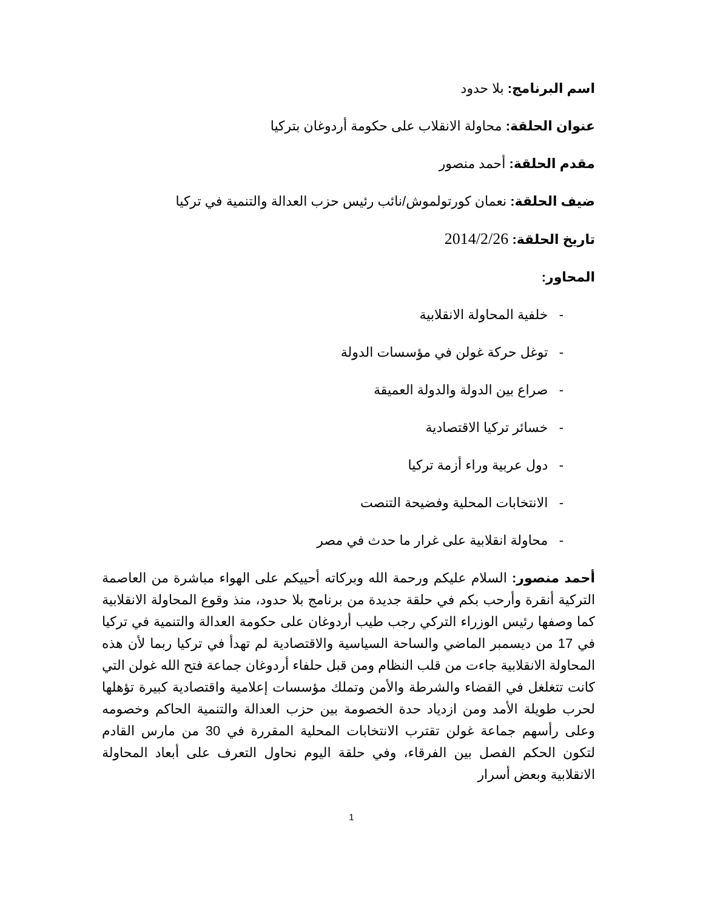اسم البرنامج: بلا حدود
عنوان الحلقة: محاولة الانقلاب على حكومة أردوغان بتركيا
مقدم الحلقة: أحمد منصور
ضيف الحلقة: نعمان كورتولموش/نائب رئيس حزب العدالة والتنمية في تركيا
تاريخ الحلقة: 2014/2/26
المحاور:
- خلفية المحاولة الانقلابية
- توغل حركة غولن في مؤسسات الدولة
- صراع بين الدولة والدولة العميقة
- خسائر تركيا الاقتصادية
- دول عربية وراء أزمة تركيا
- الانتخابات المحلية وفضيحة التنصت
- محاولة انقلابية على غرار ما حدث في مصر
أحمد منصور: السلام عليكم ورحمة الله وبركاته أحييكم على الهواء مباشرة من العاصمة التركية أنقرة وأرحب بكم في حلقة جديدة من برنامج بلا حدود، منذ وقوع المحاولة الانقلابية كما وصفها رئيس الوزراء التركي رجب طيب أردوغان على حكومة العدالة والتنمية في تركيا في 17 من ديسمبر الماضي والساحة السياسية والاقتصادية لم تهدأ في تركيا ربما لأن هذه المحاولة الانقلابية جاءت من قلب النظام ومن قبل حلفاء أردوغان جماعة فتح الله غولن التي كانت تتغلغل في القضاء والشرطة والأمن وتملك مؤسسات إعلامية واقتصادية كبيرة تؤهلها لحرب طويلة الأمد ومن ازدياد حدة الخصومة بين حزب العدالة والتنمية الحاكم وخصومه وعلى رأسهم جماعة غولن تقترب الانتخابات المحلية المقررة في 30 من مارس القادم لتكون الحكم الفصل بين الفرقاء، وفي حلقة اليوم نحاول التعرف على أبعاد المحاولة الانقلابية وبعض أسرار
1